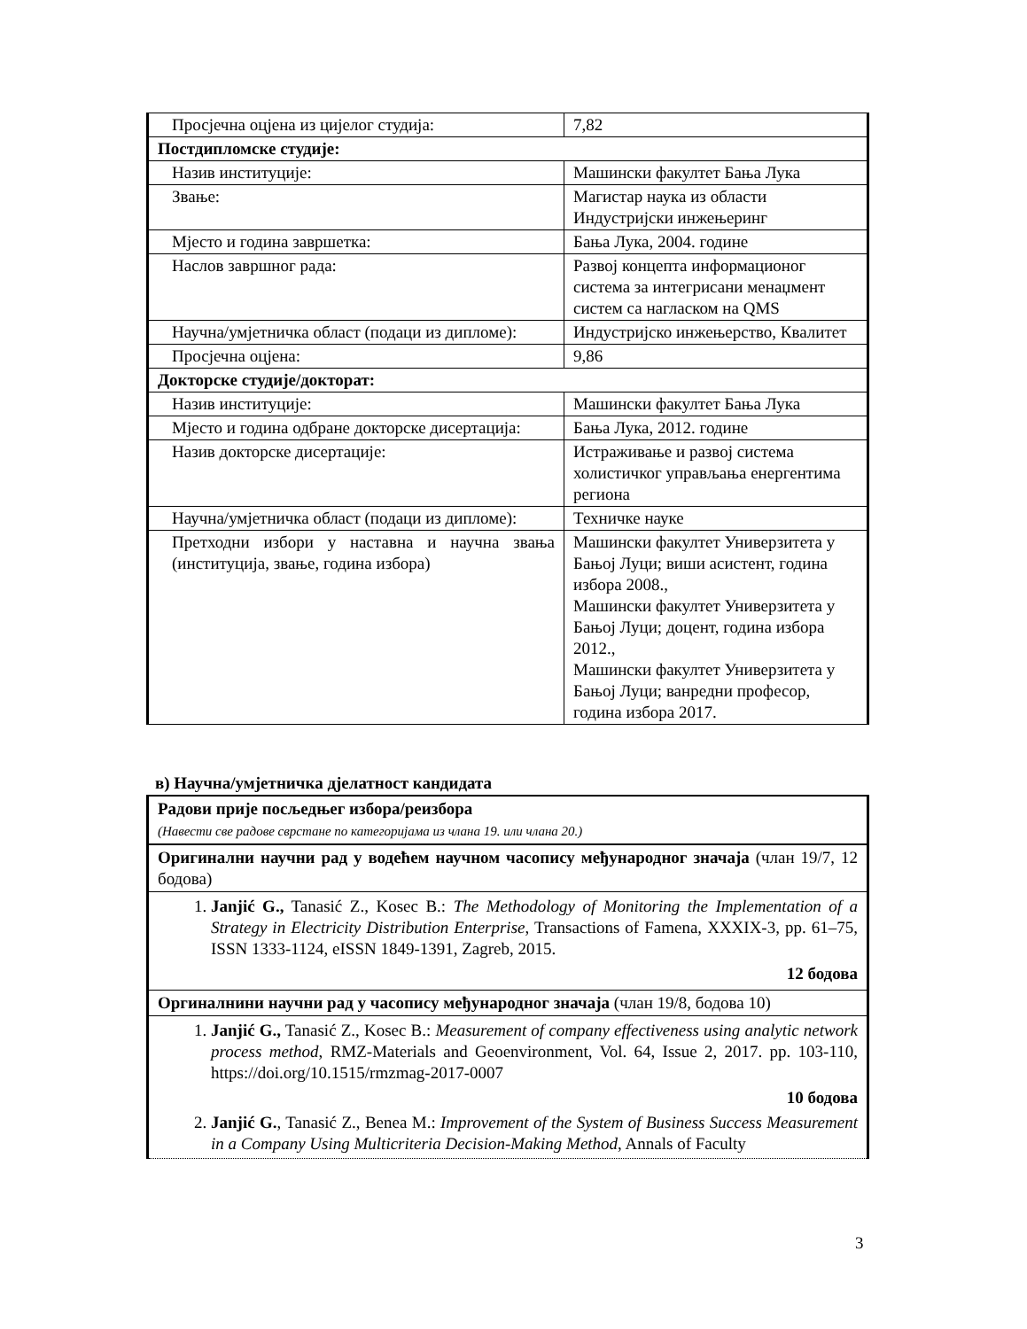| Просјечна оцјена из цијелог студија: | 7,82 |
| Постдипломске студије: | |
| Назив институције: | Машински факултет Бања Лука |
| Звање: | Магистар наука из области Индустријски инжењеринг |
| Мјесто и година завршетка: | Бања Лука, 2004. године |
| Наслов завршног рада: | Развој концепта информационог система за интегрисани менаџмент систем са нагласком на QMS |
| Научна/умјетничка област (подаци из дипломе): | Индустријско инжењерство, Квалитет |
| Просјечна оцјена: | 9,86 |
| Докторске студије/докторат: | |
| Назив институције: | Машински факултет Бања Лука |
| Мјесто и година одбране докторске дисертација: | Бања Лука, 2012. године |
| Назив докторске дисертације: | Истраживање и развој система холистичког управљања енергентима региона |
| Научна/умјетничка област (подаци из дипломе): | Техничке науке |
| Претходни избори у наставна и научна звања (институција, звање, година избора) | Машински факултет Универзитета у Бањој Луци; виши асистент, година избора 2008., Машински факултет Универзитета у Бањој Луци; доцент, година избора 2012., Машински факултет Универзитета у Бањој Луци; ванредни професор, година избора 2017. |
в) Научна/умјетничка дјелатност кандидата
| Радови прије посљедњег избора/реизбора (Навести све радове сврстане по категоријама из члана 19. или члана 20.) |
| Оригинални научни рад у водећем научном часопису међународног значаја (члан 19/7, 12 бодова) |
| 1. Janjić G., Tanasić Z., Kosec B.: The Methodology of Monitoring the Implementation of a Strategy in Electricity Distribution Enterprise , Transactions of Famena, XXXIX-3, pp. 61–75, ISSN 1333-1124, eISSN 1849-1391, Zagreb, 2015. 12 бодова |
| Оргиналнини научни рад у часопису међународног значаја (члан 19/8, бодова 10) |
| 1. Janjić G., Tanasić Z., Kosec B.: Measurement of company effectiveness using analytic network process method , RMZ-Materials and Geoenvironment, Vol. 64, Issue 2, 2017. pp. 103-110, https://doi.org/10.1515/rmzmag-2017-0007 10 бодова 2. Janjić G. , Tanasić Z., Benea M.: Improvement of the System of Business Success Measurement in a Company Using Multicriteria Decision-Making Method , Annals of Faculty |
3